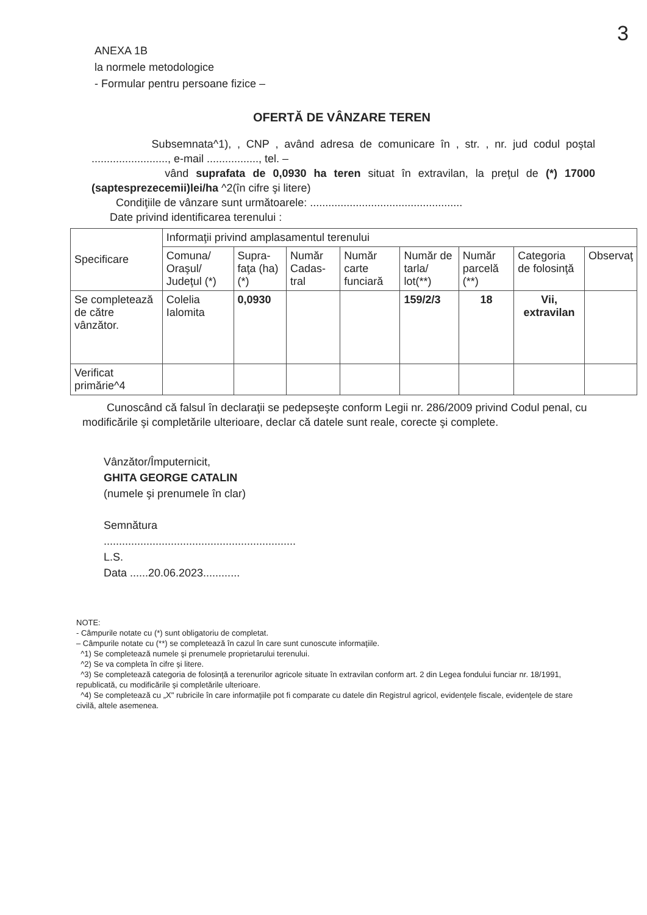3
ANEXA 1B
la normele metodologice
- Formular pentru persoane fizice –
OFERTĂ DE VÂNZARE TEREN
Subsemnata^1), , CNP , având adresa de comunicare în , str. , nr. jud codul poştal ........................., e-mail ................., tel. –
vând suprafata de 0,0930 ha teren situat în extravilan, la preţul de (*) 17000 (saptesprezecemii)lei/ha ^2(în cifre şi litere)
Condiţiile de vânzare sunt următoarele: ..................................................
Date privind identificarea terenului :
| Specificare | Informaţii privind amplasamentul terenului | | | | | | | |
| --- | --- | --- | --- | --- | --- | --- | --- | --- |
| | Comuna/ Oraşul/ Judeţul (*) | Supra-faţa (ha) (*) | Număr Cadas-tral | Număr carte funciară | Număr de tarla/ lot(**) | Număr parcelă (**) | Categoria de folosinţă | Observaţ |
| Se completează de către vânzător. | Colelia Ialomita | 0,0930 | | | 159/2/3 | 18 | Vii, extravilan | |
| Verificat primărie^4 | | | | | | | | |
Cunoscând că falsul în declaraţii se pedepseşte conform Legii nr. 286/2009 privind Codul penal, cu modificările şi completările ulterioare, declar că datele sunt reale, corecte şi complete.
Vânzător/Împuternicit,
GHITA GEORGE CATALIN
(numele şi prenumele în clar)
Semnătura
...............................................................
L.S.
Data ......20.06.2023............
NOTE:
- Câmpurile notate cu (*) sunt obligatoriu de completat.
– Câmpurile notate cu (**) se completează în cazul în care sunt cunoscute informaţiile.
^1) Se completează numele şi prenumele proprietarului terenului.
^2) Se va completa în cifre şi litere.
^3) Se completează categoria de folosinţă a terenurilor agricole situate în extravilan conform art. 2 din Legea fondului funciar nr. 18/1991, republicată, cu modificările şi completările ulterioare.
^4) Se completează cu „X" rubricile în care informaţiile pot fi comparate cu datele din Registrul agricol, evidenţele fiscale, evidenţele de stare civilă, altele asemenea.